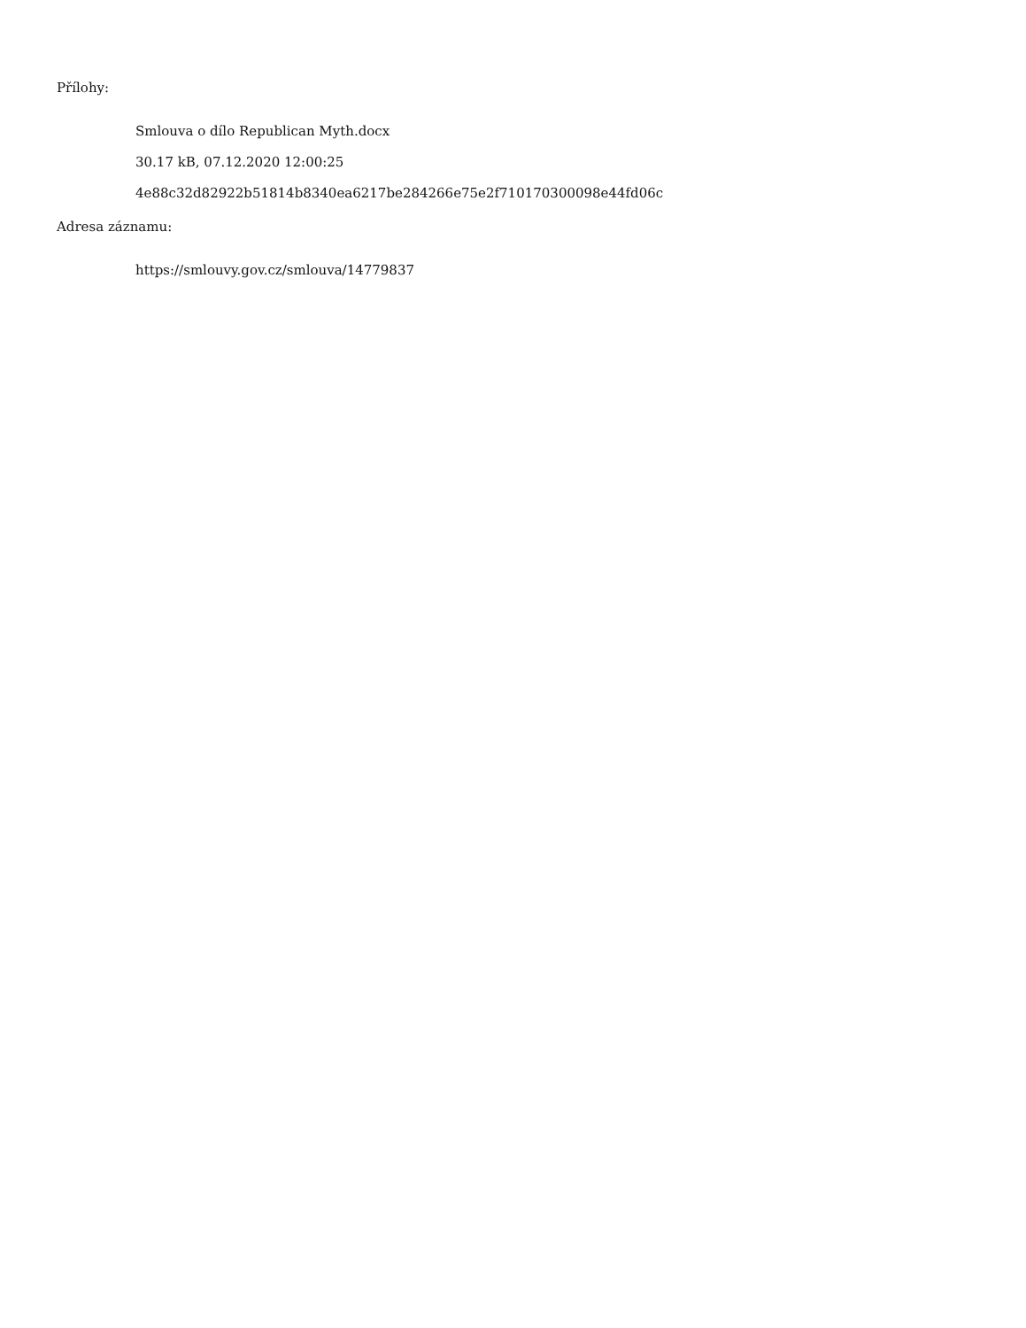Přílohy:
Smlouva o dílo Republican Myth.docx
30.17 kB, 07.12.2020 12:00:25
4e88c32d82922b51814b8340ea6217be284266e75e2f710170300098e44fd06c
Adresa záznamu:
https://smlouvy.gov.cz/smlouva/14779837